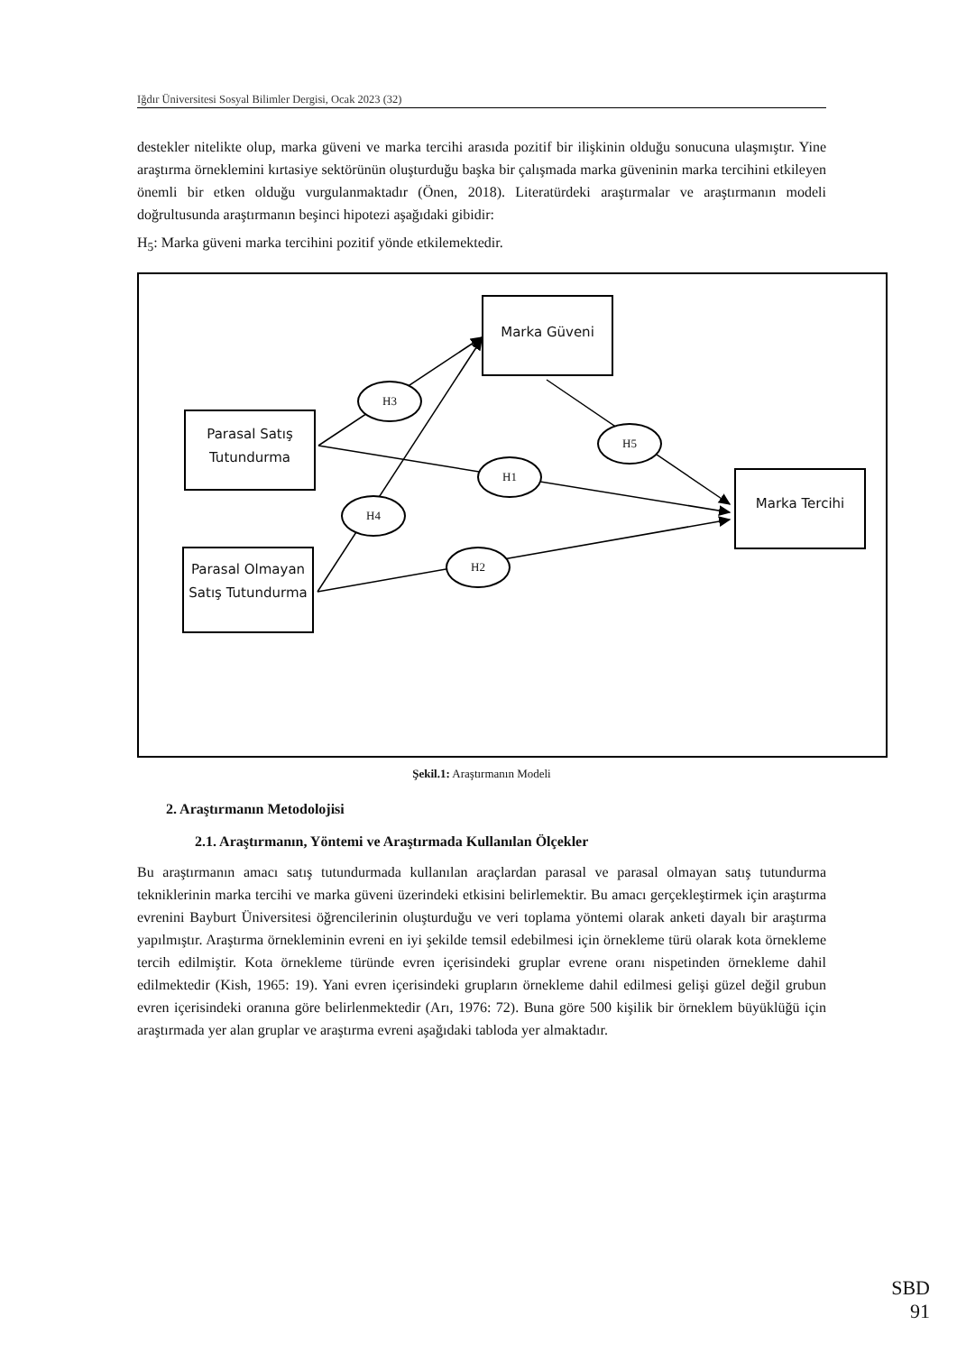Iğdır Üniversitesi Sosyal Bilimler Dergisi, Ocak 2023 (32)
destekler nitelikte olup, marka güveni ve marka tercihi arasıda pozitif bir ilişkinin olduğu sonucuna ulaşmıştır. Yine araştırma örneklemini kırtasiye sektörünün oluşturduğu başka bir çalışmada marka güveninin marka tercihini etkileyen önemli bir etken olduğu vurgulanmaktadır (Önen, 2018). Literatürdeki araştırmalar ve araştırmanın modeli doğrultusunda araştırmanın beşinci hipotezi aşağıdaki gibidir:
H<sub>5</sub>: Marka güveni marka tercihini pozitif yönde etkilemektedir.
Marka Güveni
Parasal Satış Tutundurma
Parasal Olmayan Satış Tutundurma
Marka Tercihi
H3
H5
H1
H4
H2
Şekil.1: Araştırmanın Modeli
2. Araştırmanın Metodolojisi
2.1. Araştırmanın, Yöntemi ve Araştırmada Kullanılan Ölçekler
Bu araştırmanın amacı satış tutundurmada kullanılan araçlardan parasal ve parasal olmayan satış tutundurma tekniklerinin marka tercihi ve marka güveni üzerindeki etkisini belirlemektir. Bu amacı gerçekleştirmek için araştırma evrenini Bayburt Üniversitesi öğrencilerinin oluşturduğu ve veri toplama yöntemi olarak anketi dayalı bir araştırma yapılmıştır. Araştırma örnekleminin evreni en iyi şekilde temsil edebilmesi için örnekleme türü olarak kota örnekleme tercih edilmiştir. Kota örnekleme türünde evren içerisindeki gruplar evrene oranı nispetinden örnekleme dahil edilmektedir (Kish, 1965: 19). Yani evren içerisindeki grupların örnekleme dahil edilmesi gelişi güzel değil grubun evren içerisindeki oranına göre belirlenmektedir (Arı, 1976: 72). Buna göre 500 kişilik bir örneklem büyüklüğü için araştırmada yer alan gruplar ve araştırma evreni aşağıdaki tabloda yer almaktadır.
SBD
91